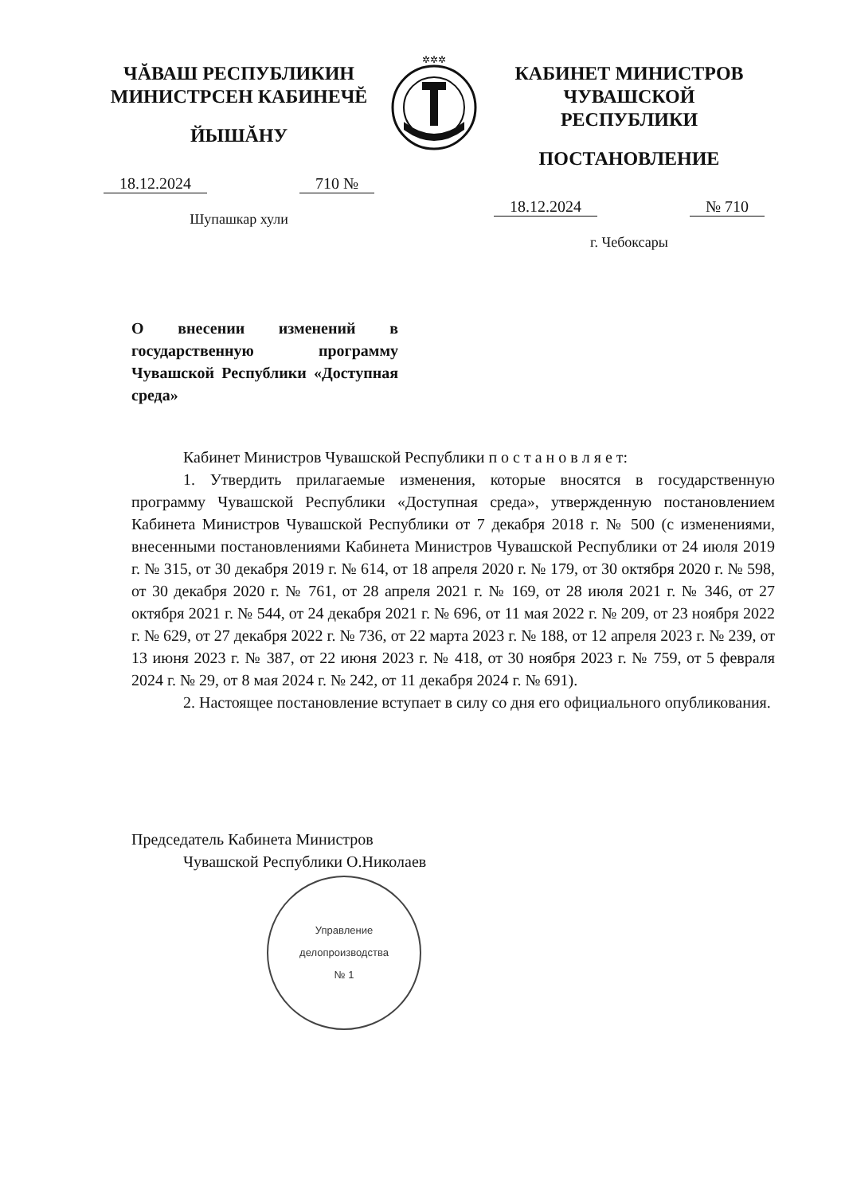ЧĂВАШ РЕСПУБЛИКИН
МИНИСТРСЕН КАБИНЕЧĔ
ЙЫШĂНУ
18.12.2024 710 №
Шупашкар хули
✲✲✲
КАБИНЕТ МИНИСТРОВ
ЧУВАШСКОЙ РЕСПУБЛИКИ
ПОСТАНОВЛЕНИЕ
18.12.2024 № 710
г. Чебоксары
О внесении изменений в государственную программу Чувашской Республики «Доступная среда»
Кабинет Министров Чувашской Республики п о с т а н о в л я е т:
1. Утвердить прилагаемые изменения, которые вносятся в государственную программу Чувашской Республики «Доступная среда», утвержденную постановлением Кабинета Министров Чувашской Республики от 7 декабря 2018 г. № 500 (с изменениями, внесенными постановлениями Кабинета Министров Чувашской Республики от 24 июля 2019 г. № 315, от 30 декабря 2019 г. № 614, от 18 апреля 2020 г. № 179, от 30 октября 2020 г. № 598, от 30 декабря 2020 г. № 761, от 28 апреля 2021 г. № 169, от 28 июля 2021 г. № 346, от 27 октября 2021 г. № 544, от 24 декабря 2021 г. № 696, от 11 мая 2022 г. № 209, от 23 ноября 2022 г. № 629, от 27 декабря 2022 г. № 736, от 22 марта 2023 г. № 188, от 12 апреля 2023 г. № 239, от 13 июня 2023 г. № 387, от 22 июня 2023 г. № 418, от 30 ноября 2023 г. № 759, от 5 февраля 2024 г. № 29, от 8 мая 2024 г. № 242, от 11 декабря 2024 г. № 691).
2. Настоящее постановление вступает в силу со дня его официального опубликования.
Председатель Кабинета Министров
Чувашской Республики О.Николаев
Управление
делопроизводства
№ 1